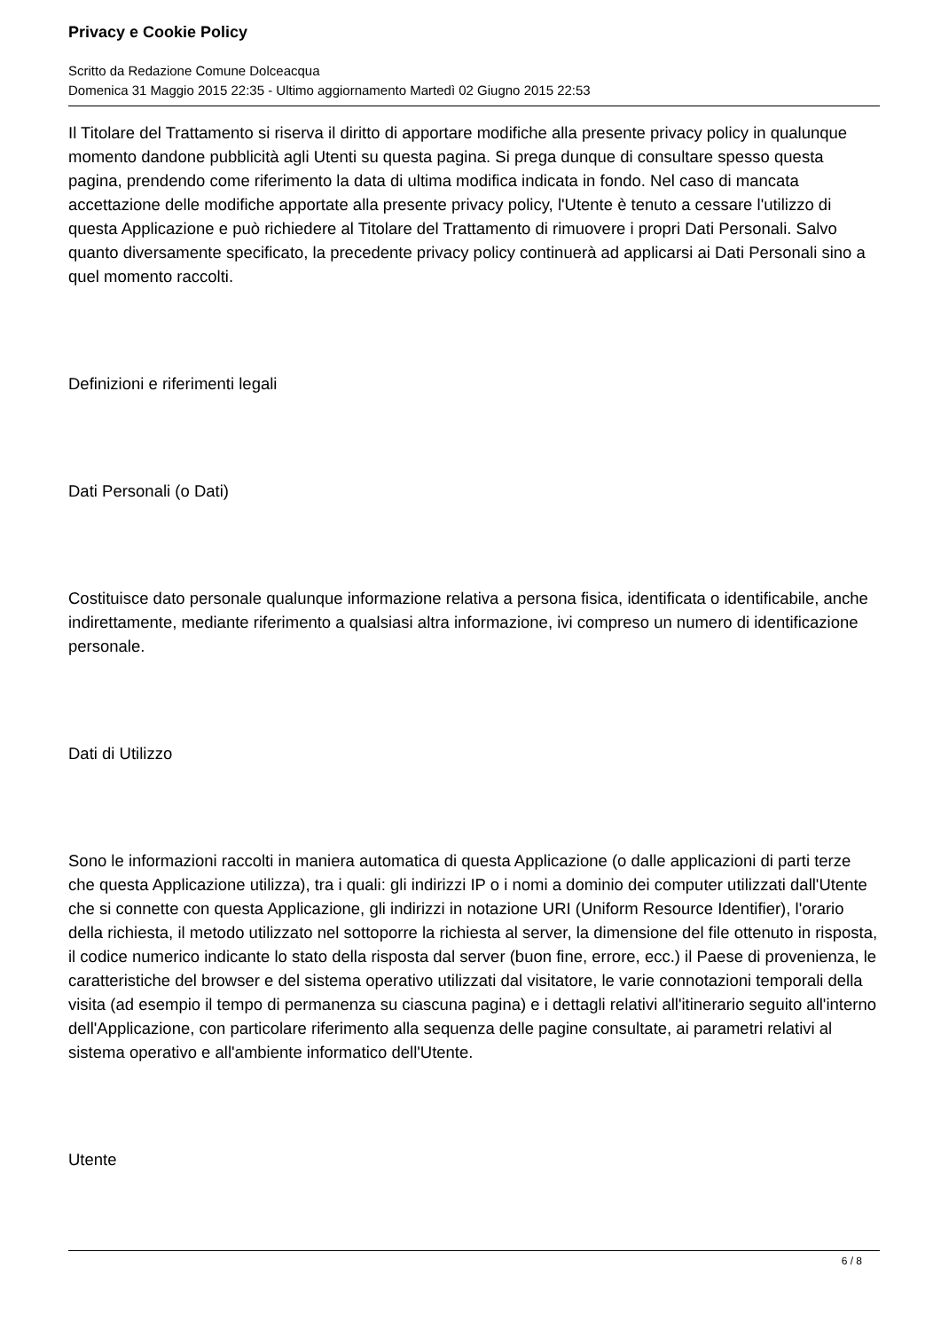Privacy e Cookie Policy
Scritto da Redazione Comune Dolceacqua
Domenica 31 Maggio 2015 22:35 - Ultimo aggiornamento Martedì 02 Giugno 2015 22:53
Il Titolare del Trattamento si riserva il diritto di apportare modifiche alla presente privacy policy in qualunque momento dandone pubblicità agli Utenti su questa pagina. Si prega dunque di consultare spesso questa pagina, prendendo come riferimento la data di ultima modifica indicata in fondo. Nel caso di mancata accettazione delle modifiche apportate alla presente privacy policy, l'Utente è tenuto a cessare l'utilizzo di questa Applicazione e può richiedere al Titolare del Trattamento di rimuovere i propri Dati Personali. Salvo quanto diversamente specificato, la precedente privacy policy continuerà ad applicarsi ai Dati Personali sino a quel momento raccolti.
Definizioni e riferimenti legali
Dati Personali (o Dati)
Costituisce dato personale qualunque informazione relativa a persona fisica, identificata o identificabile, anche indirettamente, mediante riferimento a qualsiasi altra informazione, ivi compreso un numero di identificazione personale.
Dati di Utilizzo
Sono le informazioni raccolti in maniera automatica di questa Applicazione (o dalle applicazioni di parti terze che questa Applicazione utilizza), tra i quali: gli indirizzi IP o i nomi a dominio dei computer utilizzati dall'Utente che si connette con questa Applicazione, gli indirizzi in notazione URI (Uniform Resource Identifier), l'orario della richiesta, il metodo utilizzato nel sottoporre la richiesta al server, la dimensione del file ottenuto in risposta, il codice numerico indicante lo stato della risposta dal server (buon fine, errore, ecc.) il Paese di provenienza, le caratteristiche del browser e del sistema operativo utilizzati dal visitatore, le varie connotazioni temporali della visita (ad esempio il tempo di permanenza su ciascuna pagina) e i dettagli relativi all'itinerario seguito all'interno dell'Applicazione, con particolare riferimento alla sequenza delle pagine consultate, ai parametri relativi al sistema operativo e all'ambiente informatico dell'Utente.
Utente
6 / 8